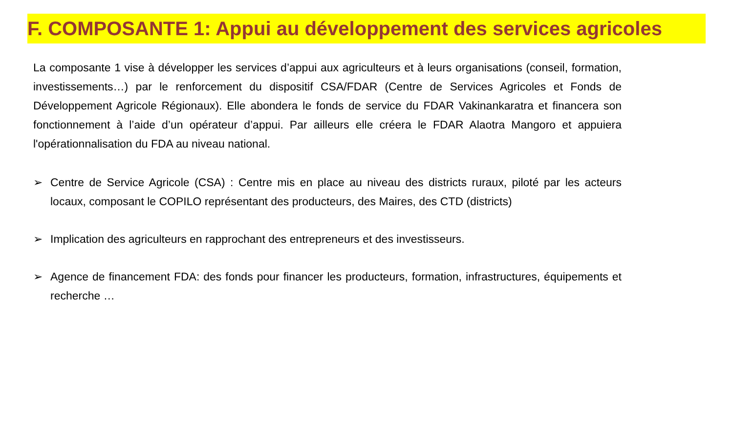F. COMPOSANTE 1: Appui au développement des services agricoles
La composante 1 vise à développer les services d’appui aux agriculteurs et à leurs organisations (conseil, formation, investissements…) par le renforcement du dispositif CSA/FDAR (Centre de Services Agricoles et Fonds de Développement Agricole Régionaux). Elle abondera le fonds de service du FDAR Vakinankaratra et financera son fonctionnement à l’aide d’un opérateur d’appui. Par ailleurs elle créera le FDAR Alaotra Mangoro et appuiera l'opérationnalisation du FDA au niveau national.
➢ Centre de Service Agricole (CSA) : Centre mis en place au niveau des districts ruraux, piloté par les acteurs locaux, composant le COPILO représentant des producteurs, des Maires, des CTD (districts)
➢ Implication des agriculteurs en rapprochant des entrepreneurs et des investisseurs.
➢ Agence de financement FDA: des fonds pour financer les producteurs, formation, infrastructures, équipements et recherche …